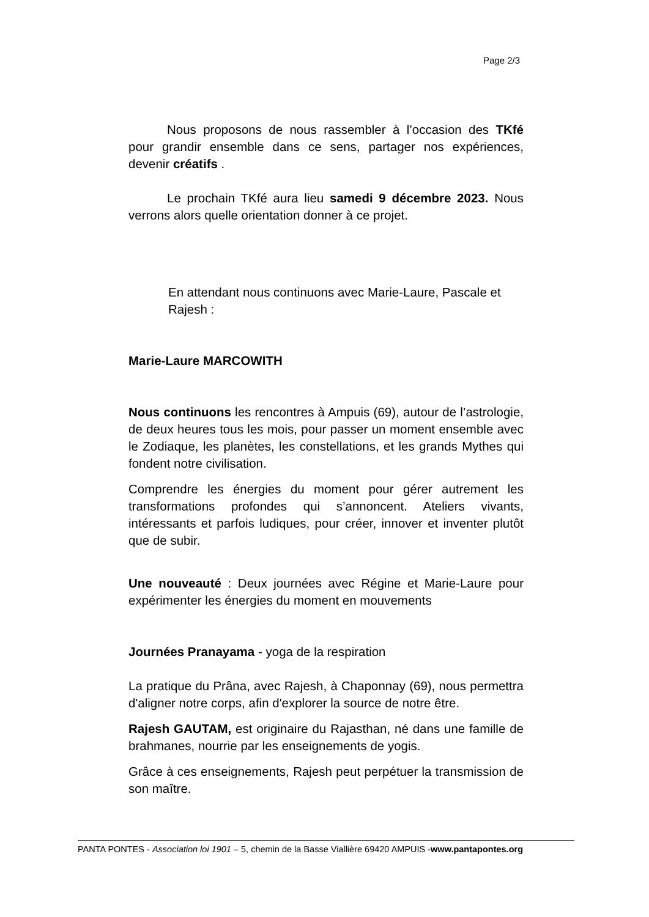Page 2/3
Nous proposons de nous rassembler à l’occasion des TKfé pour grandir ensemble dans ce sens, partager nos expériences, devenir créatifs .
Le prochain TKfé aura lieu samedi 9 décembre 2023. Nous verrons alors quelle orientation donner à ce projet.
En attendant nous continuons avec Marie-Laure, Pascale et Rajesh :
Marie-Laure MARCOWITH
Nous continuons les rencontres à Ampuis (69), autour de l’astrologie, de deux heures tous les mois, pour passer un moment ensemble avec le Zodiaque, les planètes, les constellations, et les grands Mythes qui fondent notre civilisation.
Comprendre les énergies du moment pour gérer autrement les transformations profondes qui s’annoncent. Ateliers vivants, intéressants et parfois ludiques, pour créer, innover et inventer plutôt que de subir.
Une nouveauté : Deux journées avec Régine et Marie-Laure pour expérimenter les énergies du moment en mouvements
Journées Pranayama - yoga de la respiration
La pratique du Prâna, avec Rajesh, à Chaponnay (69), nous permettra d'aligner notre corps, afin d'explorer la source de notre être.
Rajesh GAUTAM, est originaire du Rajasthan, né dans une famille de brahmanes, nourrie par les enseignements de yogis.
Grâce à ces enseignements, Rajesh peut perpétuer la transmission de son maître.
PANTA PONTES - Association loi 1901 – 5, chemin de la Basse Viallière 69420 AMPUIS -www.pantapontes.org